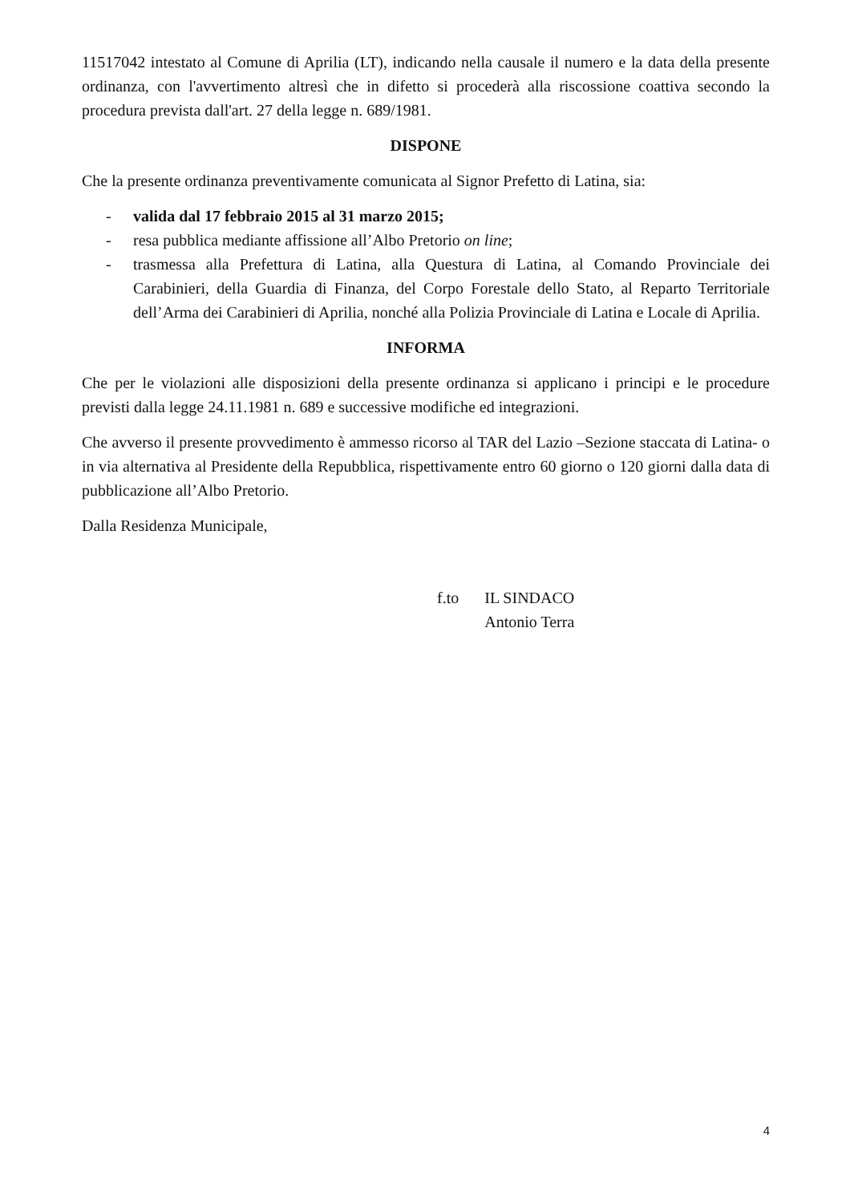11517042 intestato al Comune di Aprilia (LT), indicando nella causale il numero e la data della presente ordinanza, con l'avvertimento altresì che in difetto si procederà alla riscossione coattiva secondo la procedura prevista dall'art. 27 della legge n. 689/1981.
DISPONE
Che la presente ordinanza preventivamente comunicata al Signor Prefetto di Latina, sia:
- valida dal 17 febbraio 2015 al 31 marzo 2015;
- resa pubblica mediante affissione all’Albo Pretorio on line;
- trasmessa alla Prefettura di Latina, alla Questura di Latina, al Comando Provinciale dei Carabinieri, della Guardia di Finanza, del Corpo Forestale dello Stato, al Reparto Territoriale dell’Arma dei Carabinieri di Aprilia, nonché alla Polizia Provinciale di Latina e Locale di Aprilia.
INFORMA
Che per le violazioni alle disposizioni della presente ordinanza si applicano i principi e le procedure previsti dalla legge 24.11.1981 n. 689 e successive modifiche ed integrazioni.
Che avverso il presente provvedimento è ammesso ricorso al TAR del Lazio –Sezione staccata di Latina- o in via alternativa al Presidente della Repubblica, rispettivamente entro 60 giorno o 120 giorni dalla data di pubblicazione all’Albo Pretorio.
Dalla Residenza Municipale,
f.to IL SINDACO
Antonio Terra
4